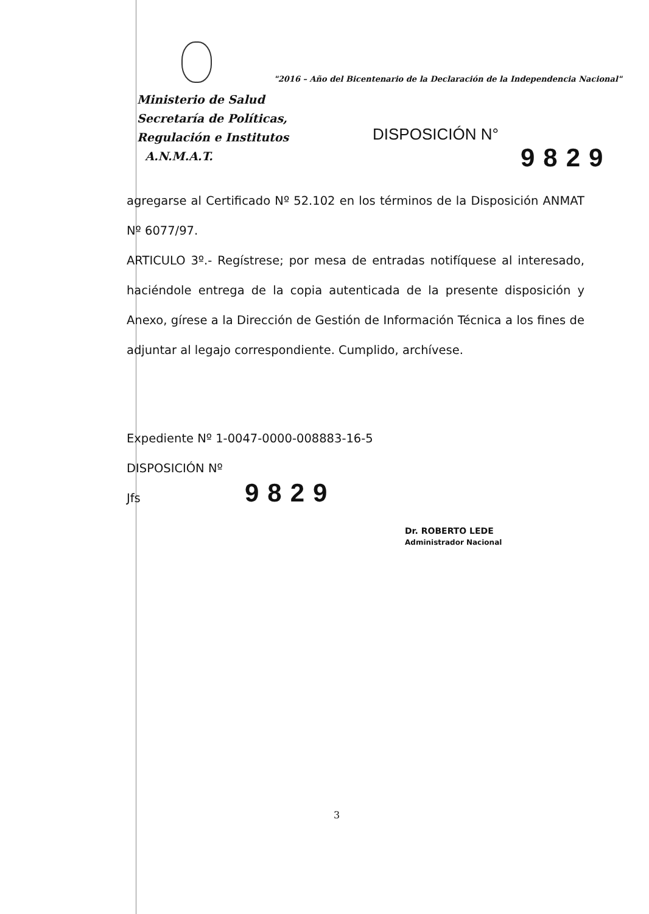"2016 – Año del Bicentenario de la Declaración de la Independencia Nacional"
Ministerio de Salud
Secretaría de Políticas,
Regulación e Institutos
A.N.M.A.T.
DISPOSICIÓN N°
9829
agregarse al Certificado Nº 52.102 en los términos de la Disposición ANMAT Nº 6077/97.
ARTICULO 3º.- Regístrese; por mesa de entradas notifíquese al interesado, haciéndole entrega de la copia autenticada de la presente disposición y Anexo, gírese a la Dirección de Gestión de Información Técnica a los fines de adjuntar al legajo correspondiente. Cumplido, archívese.
Expediente Nº 1-0047-0000-008883-16-5
DISPOSICIÓN Nº
Jfs
9829
Dr. ROBERTO LEDE
Administrador Nacional
3